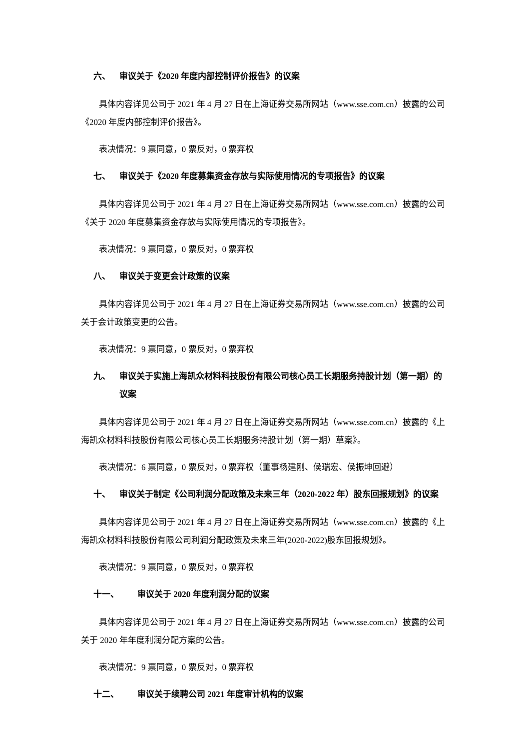六、 审议关于《2020 年度内部控制评价报告》的议案
具体内容详见公司于 2021 年 4 月 27 日在上海证券交易所网站（www.sse.com.cn）披露的公司《2020 年度内部控制评价报告》。
表决情况：9 票同意，0 票反对，0 票弃权
七、 审议关于《2020 年度募集资金存放与实际使用情况的专项报告》的议案
具体内容详见公司于 2021 年 4 月 27 日在上海证券交易所网站（www.sse.com.cn）披露的公司《关于 2020 年度募集资金存放与实际使用情况的专项报告》。
表决情况：9 票同意，0 票反对，0 票弃权
八、 审议关于变更会计政策的议案
具体内容详见公司于 2021 年 4 月 27 日在上海证券交易所网站（www.sse.com.cn）披露的公司关于会计政策变更的公告。
表决情况：9 票同意，0 票反对，0 票弃权
九、 审议关于实施上海凯众材料科技股份有限公司核心员工长期服务持股计划（第一期）的议案
具体内容详见公司于 2021 年 4 月 27 日在上海证券交易所网站（www.sse.com.cn）披露的《上海凯众材料科技股份有限公司核心员工长期服务持股计划（第一期）草案》。
表决情况：6 票同意，0 票反对，0 票弃权（董事杨建刚、侯瑞宏、侯振坤回避）
十、 审议关于制定《公司利润分配政策及未来三年（2020-2022 年）股东回报规划》的议案
具体内容详见公司于 2021 年 4 月 27 日在上海证券交易所网站（www.sse.com.cn）披露的《上海凯众材料科技股份有限公司利润分配政策及未来三年(2020-2022)股东回报规划》。
表决情况：9 票同意，0 票反对，0 票弃权
十一、 审议关于 2020 年度利润分配的议案
具体内容详见公司于 2021 年 4 月 27 日在上海证券交易所网站（www.sse.com.cn）披露的公司关于 2020 年年度利润分配方案的公告。
表决情况：9 票同意，0 票反对，0 票弃权
十二、 审议关于续聘公司 2021 年度审计机构的议案